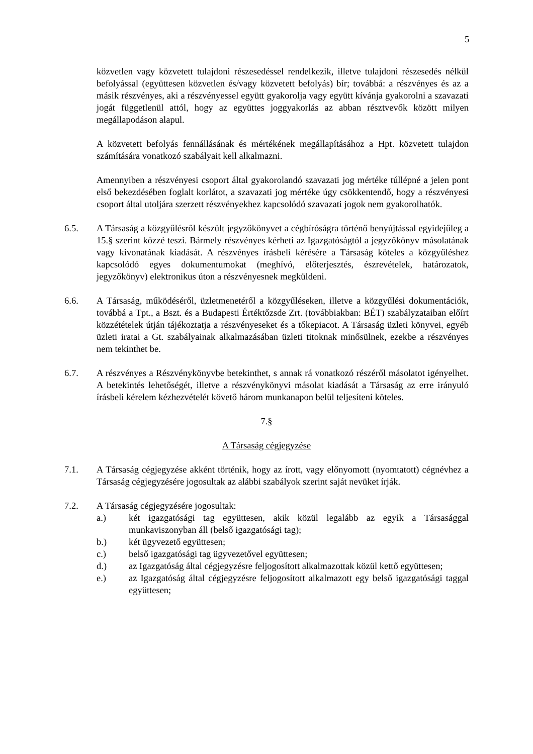5
közvetlen vagy közvetett tulajdoni részesedéssel rendelkezik, illetve tulajdoni részesedés nélkül befolyással (együttesen közvetlen és/vagy közvetett befolyás) bír; továbbá: a részvényes és az a másik részvényes, aki a részvényessel együtt gyakorolja vagy együtt kívánja gyakorolni a szavazati jogát függetlenül attól, hogy az együttes joggyakorlás az abban résztvevők között milyen megállapodáson alapul.
A közvetett befolyás fennállásának és mértékének megállapításához a Hpt. közvetett tulajdon számítására vonatkozó szabályait kell alkalmazni.
Amennyiben a részvényesi csoport által gyakorolandó szavazati jog mértéke túllépné a jelen pont első bekezdésében foglalt korlátot, a szavazati jog mértéke úgy csökkentendő, hogy a részvényesi csoport által utoljára szerzett részvényekhez kapcsolódó szavazati jogok nem gyakorolhatók.
6.5. A Társaság a közgyűlésről készült jegyzőkönyvet a cégbíróságra történő benyújtással egyidejűleg a 15.§ szerint közzé teszi. Bármely részvényes kérheti az Igazgatóságtól a jegyzőkönyv másolatának vagy kivonatának kiadását. A részvényes írásbeli kérésére a Társaság köteles a közgyűléshez kapcsolódó egyes dokumentumokat (meghívó, előterjesztés, észrevételek, határozatok, jegyzőkönyv) elektronikus úton a részvényesnek megküldeni.
6.6. A Társaság, működéséről, üzletmenetéről a közgyűléseken, illetve a közgyűlési dokumentációk, továbbá a Tpt., a Bszt. és a Budapesti Értéktőzsde Zrt. (továbbiakban: BÉT) szabályzataiban előírt közzétételek útján tájékoztatja a részvényeseket és a tőkepiacot. A Társaság üzleti könyvei, egyéb üzleti iratai a Gt. szabályainak alkalmazásában üzleti titoknak minősülnek, ezekbe a részvényes nem tekinthet be.
6.7. A részvényes a Részvénykönyvbe betekinthet, s annak rá vonatkozó részéről másolatot igényelhet. A betekintés lehetőségét, illetve a részvénykönyvi másolat kiadását a Társaság az erre irányuló írásbeli kérelem kézhezvételét követő három munkanapon belül teljesíteni köteles.
7.§
A Társaság cégjegyzése
7.1. A Társaság cégjegyzése akként történik, hogy az írott, vagy előnyomott (nyomtatott) cégnévhez a Társaság cégjegyzésére jogosultak az alábbi szabályok szerint saját nevüket írják.
7.2. A Társaság cégjegyzésére jogosultak:
a.) két igazgatósági tag együttesen, akik közül legalább az egyik a Társasággal munkaviszonyban áll (belső igazgatósági tag);
b.) két ügyvezető együttesen;
c.) belső igazgatósági tag ügyvezetővel együttesen;
d.) az Igazgatóság által cégjegyzésre feljogosított alkalmazottak közül kettő együttesen;
e.) az Igazgatóság által cégjegyzésre feljogosított alkalmazott egy belső igazgatósági taggal együttesen;